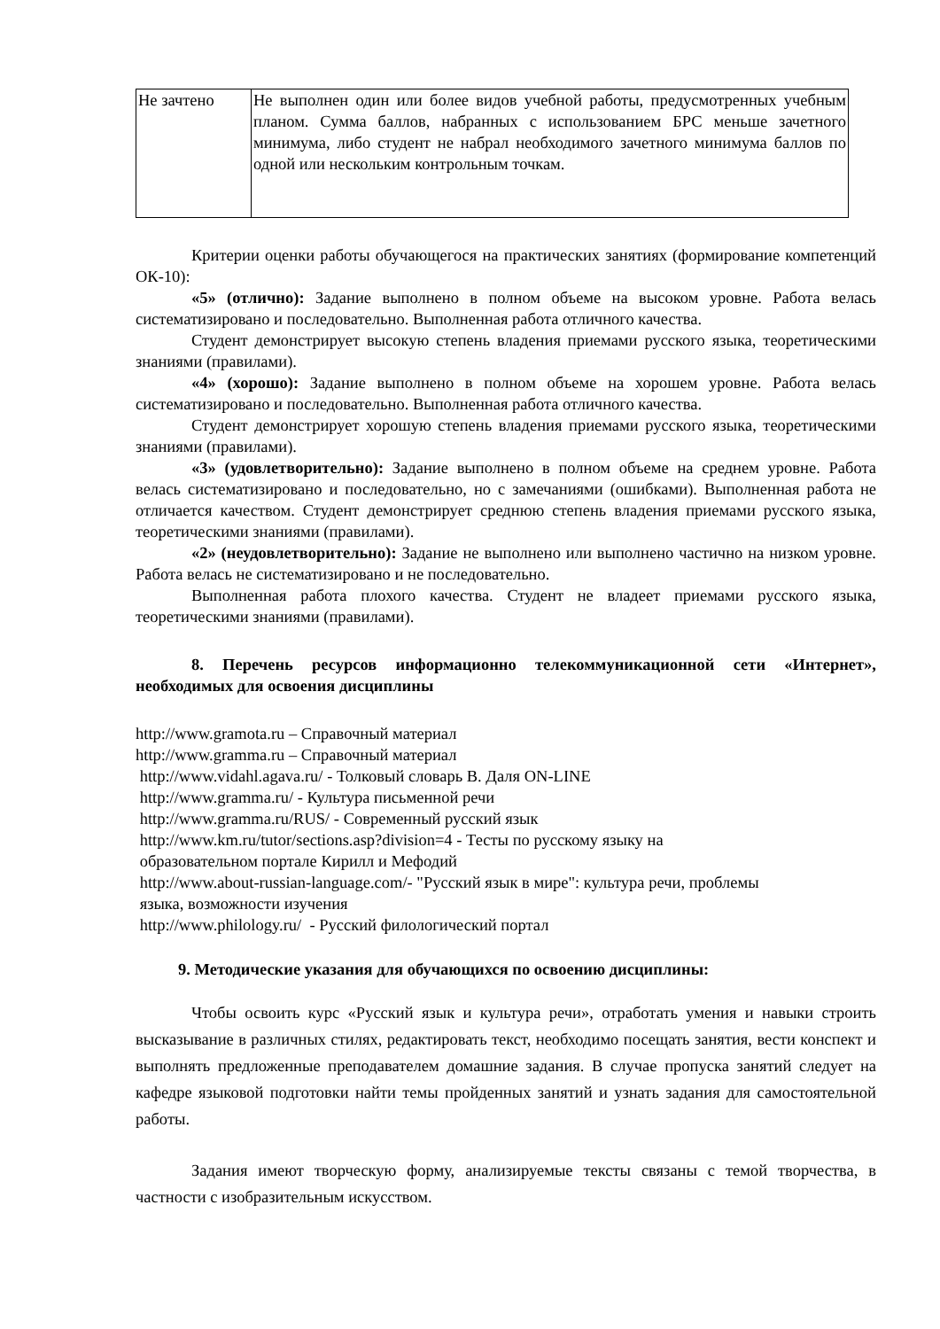| Не зачтено | Не выполнен один или более видов учебной работы, предусмотренных учебным планом. Сумма баллов, набранных с использованием БРС меньше зачетного минимума, либо студент не набрал необходимого зачетного минимума баллов по одной или нескольким контрольным точкам. |
Критерии оценки работы обучающегося на практических занятиях (формирование компетенций ОК-10):
«5» (отлично): Задание выполнено в полном объеме на высоком уровне. Работа велась систематизировано и последовательно. Выполненная работа отличного качества.
Студент демонстрирует высокую степень владения приемами русского языка, теоретическими знаниями (правилами).
«4» (хорошо): Задание выполнено в полном объеме на хорошем уровне. Работа велась систематизировано и последовательно. Выполненная работа отличного качества.
Студент демонстрирует хорошую степень владения приемами русского языка, теоретическими знаниями (правилами).
«3» (удовлетворительно): Задание выполнено в полном объеме на среднем уровне. Работа велась систематизировано и последовательно, но с замечаниями (ошибками). Выполненная работа не отличается качеством. Студент демонстрирует среднюю степень владения приемами русского языка, теоретическими знаниями (правилами).
«2» (неудовлетворительно): Задание не выполнено или выполнено частично на низком уровне. Работа велась не систематизировано и не последовательно.
Выполненная работа плохого качества. Студент не владеет приемами русского языка, теоретическими знаниями (правилами).
8. Перечень ресурсов информационно телекоммуникационной сети «Интернет», необходимых для освоения дисциплины
http://www.gramota.ru – Справочный материал
http://www.gramma.ru – Справочный материал
http://www.vidahl.agava.ru/ - Толковый словарь В. Даля ON-LINE
http://www.gramma.ru/ - Культура письменной речи
http://www.gramma.ru/RUS/ - Современный русский язык
http://www.km.ru/tutor/sections.asp?division=4 - Тесты по русскому языку на
образовательном портале Кирилл и Мефодий
http://www.about-russian-language.com/- "Русский язык в мире": культура речи, проблемы
языка, возможности изучения
http://www.philology.ru/ - Русский филологический портал
9. Методические указания для обучающихся по освоению дисциплины:
Чтобы освоить курс «Русский язык и культура речи», отработать умения и навыки строить высказывание в различных стилях, редактировать текст, необходимо посещать занятия, вести конспект и выполнять предложенные преподавателем домашние задания. В случае пропуска занятий следует на кафедре языковой подготовки найти темы пройденных занятий и узнать задания для самостоятельной работы.
Задания имеют творческую форму, анализируемые тексты связаны с темой творчества, в частности с изобразительным искусством.